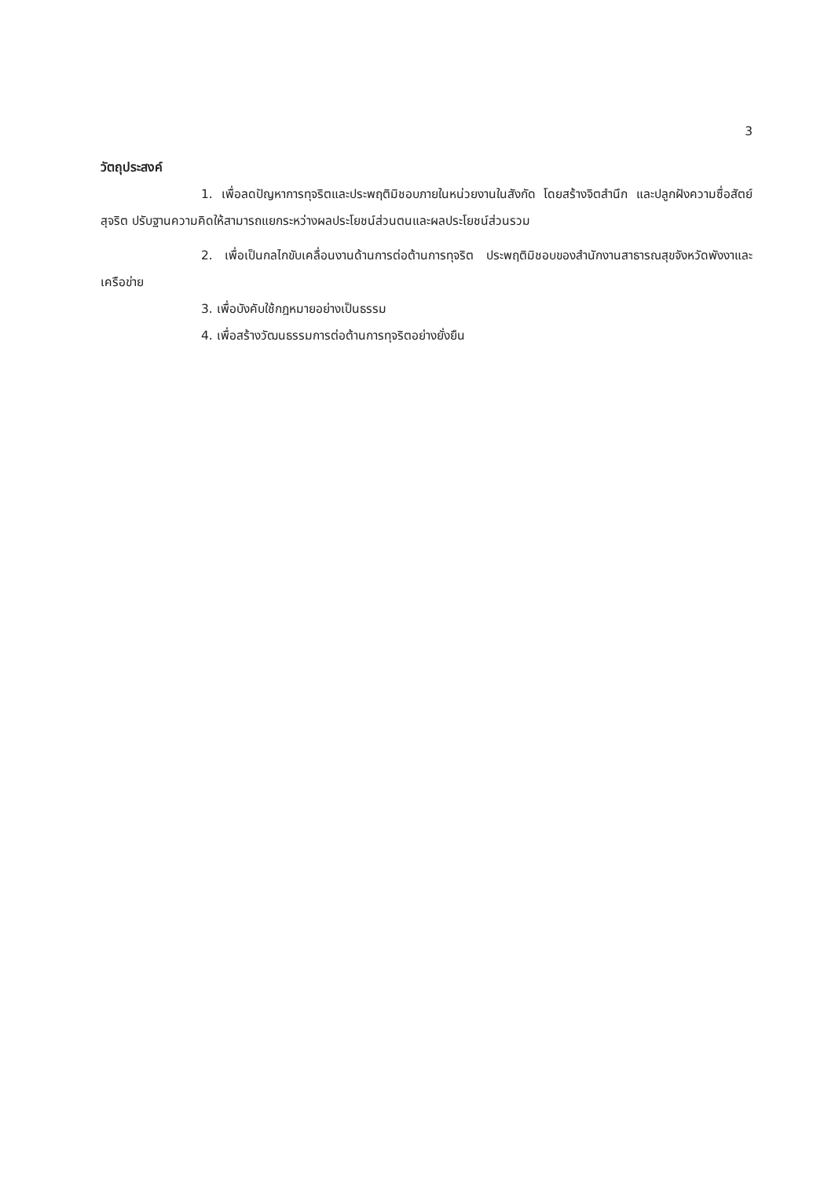3
วัตถุประสงค์
1. เพื่อลดปัญหาการทุจริตและประพฤติมิชอบภายในหน่วยงานในสังกัด โดยสร้างจิตสำนึก และปลูกฝังความซื่อสัตย์สุจริต ปรับฐานความคิดให้สามารถแยกระหว่างผลประโยชน์ส่วนตนและผลประโยชน์ส่วนรวม
2. เพื่อเป็นกลไกขับเคลื่อนงานด้านการต่อต้านการทุจริต ประพฤติมิชอบของสำนักงานสาธารณสุขจังหวัดพังงาและเครือข่าย
3. เพื่อบังคับใช้กฎหมายอย่างเป็นธรรม
4. เพื่อสร้างวัฒนธรรมการต่อต้านการทุจริตอย่างยั่งยืน